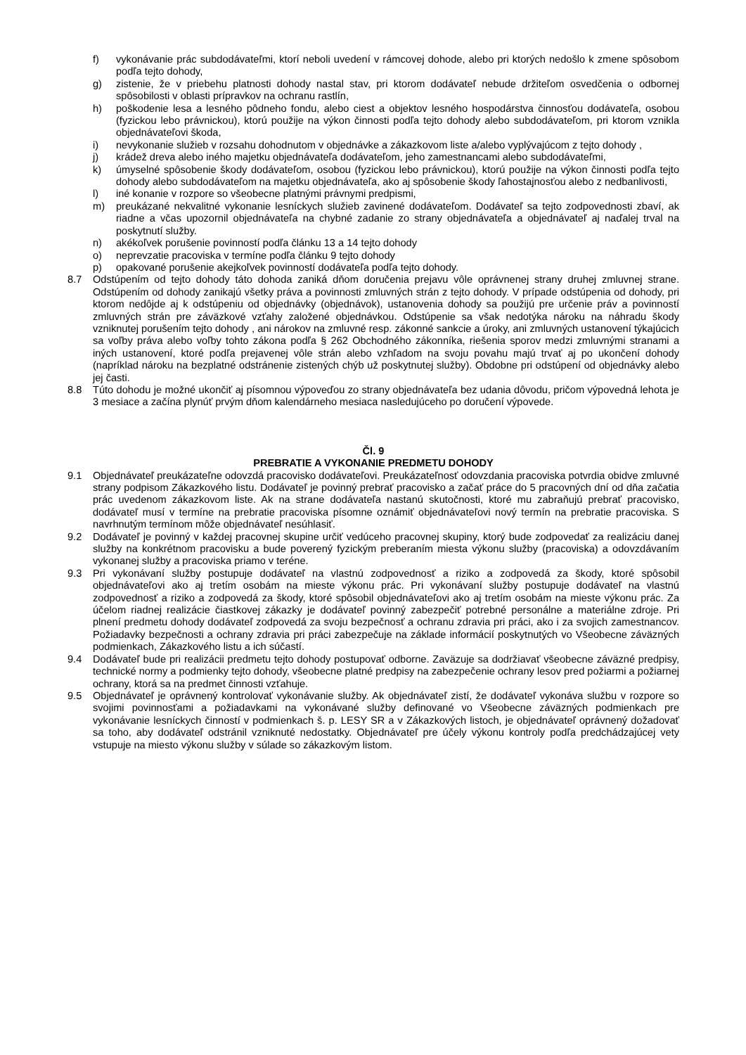f) vykonávanie prác subdodávateľmi, ktorí neboli uvedení v rámcovej dohode, alebo pri ktorých nedošlo k zmene spôsobom podľa tejto dohody,
g) zistenie, že v priebehu platnosti dohody nastal stav, pri ktorom dodávateľ nebude držiteľom osvedčenia o odbornej spôsobilosti v oblasti prípravkov na ochranu rastlín,
h) poškodenie lesa a lesného pôdneho fondu, alebo ciest a objektov lesného hospodárstva činnosťou dodávateľa, osobou (fyzickou lebo právnickou), ktorú použije na výkon činnosti podľa tejto dohody alebo subdodávateľom, pri ktorom vznikla objednávateľovi škoda,
i) nevykonanie služieb v rozsahu dohodnutom v objednávke a zákazkovom liste a/alebo vyplývajúcom z tejto dohody ,
j) krádež dreva alebo iného majetku objednávateľa dodávateľom, jeho zamestnancami alebo subdodávateľmi,
k) úmyselné spôsobenie škody dodávateľom, osobou (fyzickou lebo právnickou), ktorú použije na výkon činnosti podľa tejto dohody alebo subdodávateľom na majetku objednávateľa, ako aj spôsobenie škody ľahostajnosťou alebo z nedbanlivosti,
l) iné konanie v rozpore so všeobecne platnými právnymi predpismi,
m) preukázané nekvalitné vykonanie lesníckych služieb zavinené dodávateľom. Dodávateľ sa tejto zodpovednosti zbaví, ak riadne a včas upozornil objednávateľa na chybné zadanie zo strany objednávateľa a objednávateľ aj naďalej trval na poskytnutí služby.
n) akékoľvek porušenie povinností podľa článku 13 a 14 tejto dohody
o) neprevzatie pracoviska v termíne podľa článku 9 tejto dohody
p) opakované porušenie akejkoľvek povinností dodávateľa podľa tejto dohody.
8.7 Odstúpením od tejto dohody táto dohoda zaniká dňom doručenia prejavu vôle oprávnenej strany druhej zmluvnej strane. Odstúpením od dohody zanikajú všetky práva a povinnosti zmluvných strán z tejto dohody. V prípade odstúpenia od dohody, pri ktorom nedôjde aj k odstúpeniu od objednávky (objednávok), ustanovenia dohody sa použijú pre určenie práv a povinností zmluvných strán pre záväzkové vzťahy založené objednávkou. Odstúpenie sa však nedotýka nároku na náhradu škody vzniknutej porušením tejto dohody , ani nárokov na zmluvné resp. zákonné sankcie a úroky, ani zmluvných ustanovení týkajúcich sa voľby práva alebo voľby tohto zákona podľa § 262 Obchodného zákonníka, riešenia sporov medzi zmluvnými stranami a iných ustanovení, ktoré podľa prejavenej vôle strán alebo vzhľadom na svoju povahu majú trvať aj po ukončení dohody (napríklad nároku na bezplatné odstránenie zistených chýb už poskytnutej služby). Obdobne pri odstúpení od objednávky alebo jej časti.
8.8 Túto dohodu je možné ukončiť aj písomnou výpoveďou zo strany objednávateľa bez udania dôvodu, pričom výpovedná lehota je 3 mesiace a začína plynúť prvým dňom kalendárneho mesiaca nasledujúceho po doručení výpovede.
Čl. 9
PREBRATIE A VYKONANIE PREDMETU DOHODY
9.1 Objednávateľ preukázateľne odovzdá pracovisko dodávateľovi. Preukázateľnosť odovzdania pracoviska potvrdia obidve zmluvné strany podpisom Zákazkového listu. Dodávateľ je povinný prebrať pracovisko a začať práce do 5 pracovných dní od dňa začatia prác uvedenom zákazkovom liste. Ak na strane dodávateľa nastanú skutočnosti, ktoré mu zabraňujú prebrať pracovisko, dodávateľ musí v termíne na prebratie pracoviska písomne oznámiť objednávateľovi nový termín na prebratie pracoviska. S navrhnutým termínom môže objednávateľ nesúhlasiť.
9.2 Dodávateľ je povinný v každej pracovnej skupine určiť vedúceho pracovnej skupiny, ktorý bude zodpovedať za realizáciu danej služby na konkrétnom pracovisku a bude poverený fyzickým preberaním miesta výkonu služby (pracoviska) a odovzdávaním vykonanej služby a pracoviska priamo v teréne.
9.3 Pri vykonávaní služby postupuje dodávateľ na vlastnú zodpovednosť a riziko a zodpovedá za škody, ktoré spôsobil objednávateľovi ako aj tretím osobám na mieste výkonu prác. Pri vykonávaní služby postupuje dodávateľ na vlastnú zodpovednosť a riziko a zodpovedá za škody, ktoré spôsobil objednávateľovi ako aj tretím osobám na mieste výkonu prác. Za účelom riadnej realizácie čiastkovej zákazky je dodávateľ povinný zabezpečiť potrebné personálne a materiálne zdroje. Pri plnení predmetu dohody dodávateľ zodpovedá za svoju bezpečnosť a ochranu zdravia pri práci, ako i za svojich zamestnancov. Požiadavky bezpečnosti a ochrany zdravia pri práci zabezpečuje na základe informácií poskytnutých vo Všeobecne záväzných podmienkach, Zákazkového listu a ich súčastí.
9.4 Dodávateľ bude pri realizácii predmetu tejto dohody postupovať odborne. Zaväzuje sa dodržiavať všeobecne záväzné predpisy, technické normy a podmienky tejto dohody, všeobecne platné predpisy na zabezpečenie ochrany lesov pred požiarmi a požiarnej ochrany, ktorá sa na predmet činnosti vzťahuje.
9.5 Objednávateľ je oprávnený kontrolovať vykonávanie služby. Ak objednávateľ zistí, že dodávateľ vykonáva službu v rozpore so svojimi povinnosťami a požiadavkami na vykonávané služby definované vo Všeobecne záväzných podmienkach pre vykonávanie lesníckych činností v podmienkach š. p. LESY SR a v Zákazkových listoch, je objednávateľ oprávnený dožadovať sa toho, aby dodávateľ odstránil vzniknuté nedostatky. Objednávateľ pre účely výkonu kontroly podľa predchádzajúcej vety vstupuje na miesto výkonu služby v súlade so zákazkovým listom.